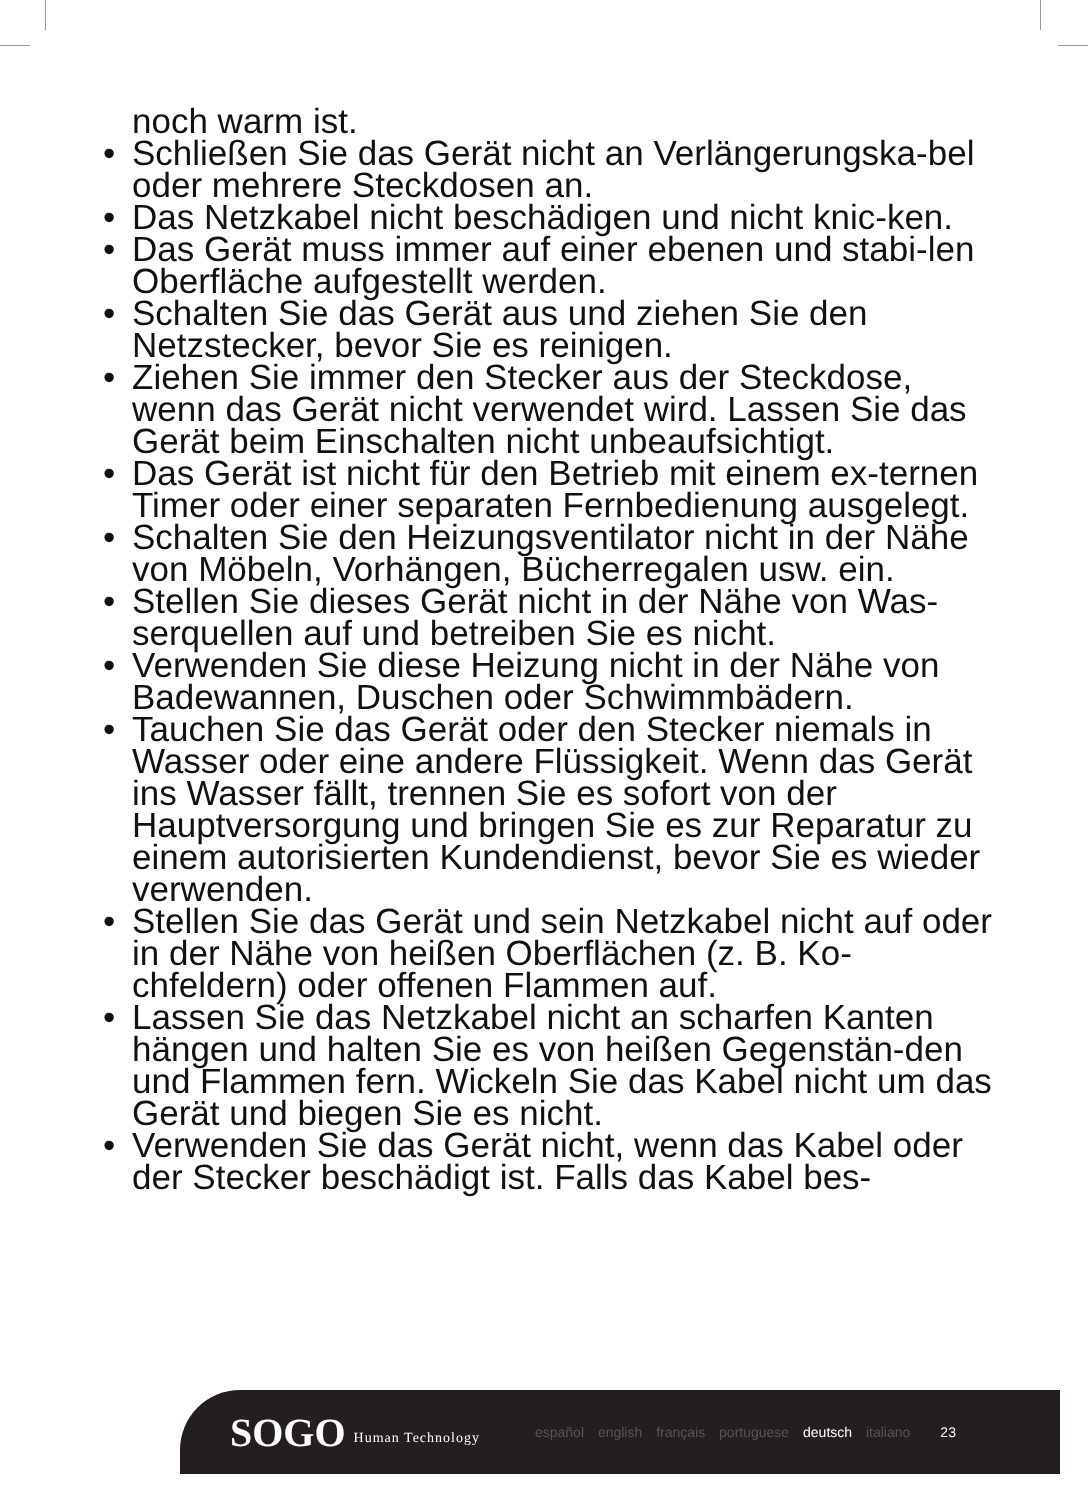noch warm ist.
• Schließen Sie das Gerät nicht an Verlängerungska-bel oder mehrere Steckdosen an.
• Das Netzkabel nicht beschädigen und nicht knic-ken.
• Das Gerät muss immer auf einer ebenen und stabi-len Oberfläche aufgestellt werden.
• Schalten Sie das Gerät aus und ziehen Sie den Netzstecker, bevor Sie es reinigen.
• Ziehen Sie immer den Stecker aus der Steckdose, wenn das Gerät nicht verwendet wird. Lassen Sie das Gerät beim Einschalten nicht unbeaufsichtigt.
• Das Gerät ist nicht für den Betrieb mit einem ex-ternen Timer oder einer separaten Fernbedienung ausgelegt.
• Schalten Sie den Heizungsventilator nicht in der Nähe von Möbeln, Vorhängen, Bücherregalen usw. ein.
• Stellen Sie dieses Gerät nicht in der Nähe von Was-serquellen auf und betreiben Sie es nicht.
• Verwenden Sie diese Heizung nicht in der Nähe von Badewannen, Duschen oder Schwimmbädern.
• Tauchen Sie das Gerät oder den Stecker niemals in Wasser oder eine andere Flüssigkeit. Wenn das Gerät ins Wasser fällt, trennen Sie es sofort von der Hauptversorgung und bringen Sie es zur Reparatur zu einem autorisierten Kundendienst, bevor Sie es wieder verwenden.
• Stellen Sie das Gerät und sein Netzkabel nicht auf oder in der Nähe von heißen Oberflächen (z. B. Ko-chfeldern) oder offenen Flammen auf.
• Lassen Sie das Netzkabel nicht an scharfen Kanten hängen und halten Sie es von heißen Gegenstän-den und Flammen fern. Wickeln Sie das Kabel nicht um das Gerät und biegen Sie es nicht.
• Verwenden Sie das Gerät nicht, wenn das Kabel oder der Stecker beschädigt ist. Falls das Kabel bes-
SOGO Human Technology español english français portuguese deutsch italiano 23